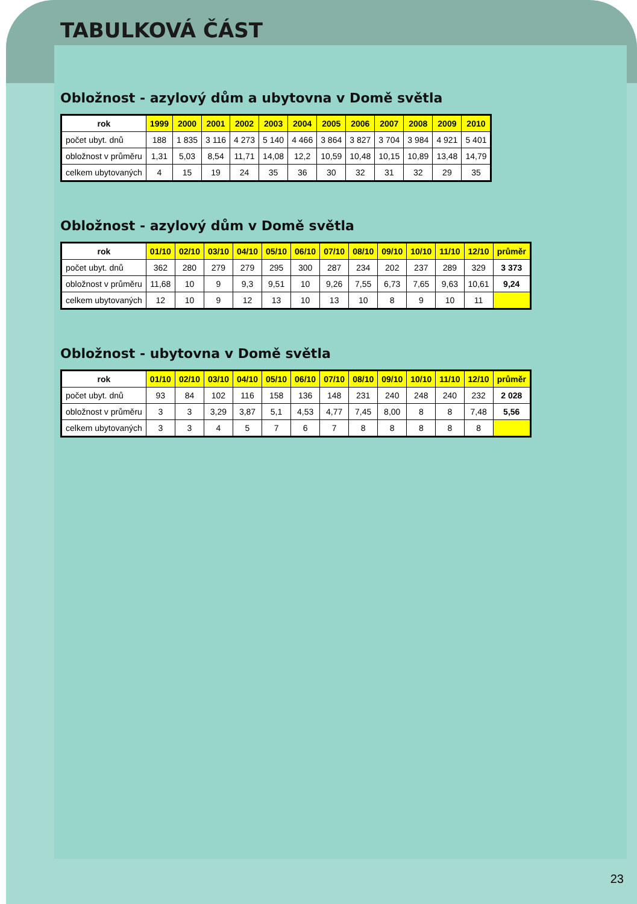TABULKOVÁ ČÁST
Obložnost - azylový dům a ubytovna v Domě světla
| rok | 1999 | 2000 | 2001 | 2002 | 2003 | 2004 | 2005 | 2006 | 2007 | 2008 | 2009 | 2010 |
| --- | --- | --- | --- | --- | --- | --- | --- | --- | --- | --- | --- | --- |
| počet ubyt. dnů | 188 | 1 835 | 3 116 | 4 273 | 5 140 | 4 466 | 3 864 | 3 827 | 3 704 | 3 984 | 4 921 | 5 401 |
| obložnost v průměru | 1,31 | 5,03 | 8,54 | 11,71 | 14,08 | 12,2 | 10,59 | 10,48 | 10,15 | 10,89 | 13,48 | 14,79 |
| celkem ubytovaných | 4 | 15 | 19 | 24 | 35 | 36 | 30 | 32 | 31 | 32 | 29 | 35 |
Obložnost - azylový dům v Domě světla
| rok | 01/10 | 02/10 | 03/10 | 04/10 | 05/10 | 06/10 | 07/10 | 08/10 | 09/10 | 10/10 | 11/10 | 12/10 | průměr |
| --- | --- | --- | --- | --- | --- | --- | --- | --- | --- | --- | --- | --- | --- |
| počet ubyt. dnů | 362 | 280 | 279 | 279 | 295 | 300 | 287 | 234 | 202 | 237 | 289 | 329 | 3 373 |
| obložnost v průměru | 11,68 | 10 | 9 | 9,3 | 9,51 | 10 | 9,26 | 7,55 | 6,73 | 7,65 | 9,63 | 10,61 | 9,24 |
| celkem ubytovaných | 12 | 10 | 9 | 12 | 13 | 10 | 13 | 10 | 8 | 9 | 10 | 11 | |
Obložnost - ubytovna v Domě světla
| rok | 01/10 | 02/10 | 03/10 | 04/10 | 05/10 | 06/10 | 07/10 | 08/10 | 09/10 | 10/10 | 11/10 | 12/10 | průměr |
| --- | --- | --- | --- | --- | --- | --- | --- | --- | --- | --- | --- | --- | --- |
| počet ubyt. dnů | 93 | 84 | 102 | 116 | 158 | 136 | 148 | 231 | 240 | 248 | 240 | 232 | 2 028 |
| obložnost v průměru | 3 | 3 | 3,29 | 3,87 | 5,1 | 4,53 | 4,77 | 7,45 | 8,00 | 8 | 8 | 7,48 | 5,56 |
| celkem ubytovaných | 3 | 3 | 4 | 5 | 7 | 6 | 7 | 8 | 8 | 8 | 8 | 8 | |
23